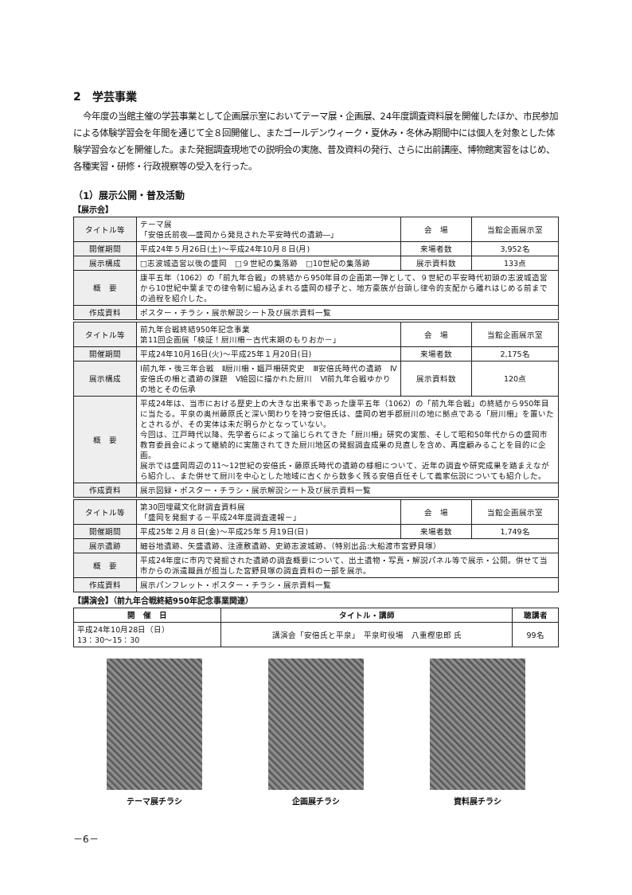2　学芸事業
今年度の当館主催の学芸事業として企画展示室においてテーマ展・企画展、24年度調査資料展を開催したほか、市民参加による体験学習会を年間を通じて全８回開催し、またゴールデンウィーク・夏休み・冬休み期間中には個人を対象とした体験学習会などを開催した。また発掘調査現地での説明会の実施、普及資料の発行、さらに出前講座、博物館実習をはじめ、各種実習・研修・行政視察等の受入を行った。
（1）展示公開・普及活動
【展示会】
| タイトル等 | テーマ展 「安倍氏前夜―盛岡から発見された平安時代の遺跡―」 | 会 場 | 当館企画展示室 |
| 開催期間 | 平成24年５月26日(土)～平成24年10月８日(月) | 来場者数 | 3,952名 |
| 展示構成 | □志波城造営以後の盛岡 □９世紀の集落跡 □10世紀の集落跡 | 展示資料数 | 133点 |
| 概 要 | 康平五年（1062）の「前九年合戦」の終結から950年目の企画第一弾として、９世紀の平安時代初頭の志波城造営から10世紀中葉までの律令制に組み込まれる盛岡の様子と、地方豪族が台頭し律令的支配から離れはじめる前までの過程を紹介した。 | | |
| 作成資料 | ポスター・チラシ・展示解説シート及び展示資料一覧 | | |
| タイトル等 | 前九年合戦終結950年記念事業 第11回企画展「検証！厨川柵－古代末期のもりおか－」 | 会 場 | 当館企画展示室 |
| 開催期間 | 平成24年10月16日(火)～平成25年１月20日(日) | 来場者数 | 2,175名 |
| 展示構成 | Ⅰ前九年・後三年合戦 Ⅱ厨川柵・嫗戸柵研究史 Ⅲ安倍氏時代の遺跡 Ⅳ安倍氏の柵と遺跡の課題 Ⅴ絵図に描かれた厨川 Ⅵ前九年合戦ゆかりの地とその伝承 | 展示資料数 | 120点 |
| 概 要 | 平成24年は、当市における歴史上の大きな出来事であった康平五年（1062）の「前九年合戦」の終結から950年目に当たる。平泉の奥州藤原氏と深い関わりを持つ安倍氏は、盛岡の岩手郡厨川の地に拠点である「厨川柵」を置いたとされるが、その実体は未だ明らかとなっていない。 今回は、江戸時代以降、先学者らによって論じられてきた「厨川柵」研究の実態、そして昭和50年代からの盛岡市教育委員会によって継続的に実施されてきた厨川地区の発掘調査成果の見直しを含め、再度顧みることを目的に企画。 展示では盛岡周辺の11～12世紀の安倍氏・藤原氏時代の遺跡の様相について、近年の調査や研究成果を踏まえながら紹介し、また併せて厨川を中心とした地域に古くから数多く残る安倍貞任そして義家伝説についても紹介した。 | | |
| 作成資料 | 展示図録・ポスター・チラシ・展示解説シート及び展示資料一覧 | | |
| タイトル等 | 第30回埋蔵文化財調査資料展 「盛岡を発掘する－平成24年度調査速報－」 | 会 場 | 当館企画展示室 |
| 開催期間 | 平成25年２月８日(金)～平成25年５月19日(日) | 来場者数 | 1,749名 |
| 展示遺跡 | 細谷地遺跡、矢盛遺跡、注連敷遺跡、史跡志波城跡、（特別出品:大船渡市宮野貝塚） | | |
| 概 要 | 平成24年度に市内で発掘された遺跡の調査概要について、出土遺物・写真・解説パネル等で展示・公開。併せて当市からの派遣職員が担当した宮野貝塚の調査資料の一部を展示。 | | |
| 作成資料 | 展示パンフレット・ポスター・チラシ・展示資料一覧 | | |
【講演会】（前九年合戦終結950年記念事業関連）
| 開 催 日 | タイトル・講師 | 聴講者 |
| --- | --- | --- |
| 平成24年10月28日（日） 13：30～15：30 | 講演会「安倍氏と平泉」 平泉町役場 八重樫忠郎 氏 | 99名 |
テーマ展チラシ 企画展チラシ 資料展チラシ
－6－